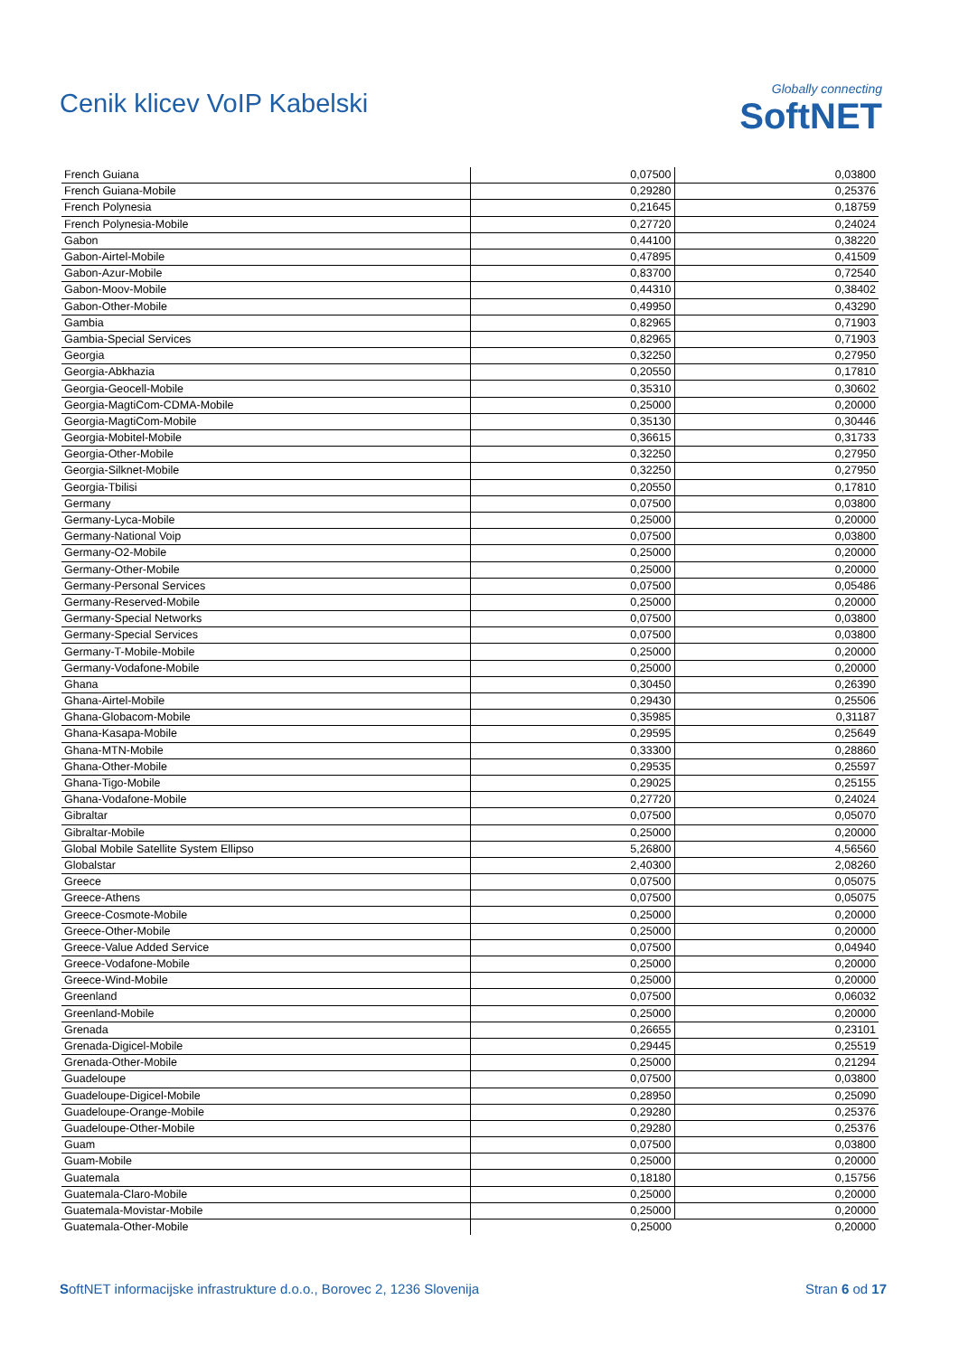Cenik klicev VoIP Kabelski
Globally connecting
SoftNET
| French Guiana | 0,07500 | 0,03800 |
| French Guiana-Mobile | 0,29280 | 0,25376 |
| French Polynesia | 0,21645 | 0,18759 |
| French Polynesia-Mobile | 0,27720 | 0,24024 |
| Gabon | 0,44100 | 0,38220 |
| Gabon-Airtel-Mobile | 0,47895 | 0,41509 |
| Gabon-Azur-Mobile | 0,83700 | 0,72540 |
| Gabon-Moov-Mobile | 0,44310 | 0,38402 |
| Gabon-Other-Mobile | 0,49950 | 0,43290 |
| Gambia | 0,82965 | 0,71903 |
| Gambia-Special Services | 0,82965 | 0,71903 |
| Georgia | 0,32250 | 0,27950 |
| Georgia-Abkhazia | 0,20550 | 0,17810 |
| Georgia-Geocell-Mobile | 0,35310 | 0,30602 |
| Georgia-MagtiCom-CDMA-Mobile | 0,25000 | 0,20000 |
| Georgia-MagtiCom-Mobile | 0,35130 | 0,30446 |
| Georgia-Mobitel-Mobile | 0,36615 | 0,31733 |
| Georgia-Other-Mobile | 0,32250 | 0,27950 |
| Georgia-Silknet-Mobile | 0,32250 | 0,27950 |
| Georgia-Tbilisi | 0,20550 | 0,17810 |
| Germany | 0,07500 | 0,03800 |
| Germany-Lyca-Mobile | 0,25000 | 0,20000 |
| Germany-National Voip | 0,07500 | 0,03800 |
| Germany-O2-Mobile | 0,25000 | 0,20000 |
| Germany-Other-Mobile | 0,25000 | 0,20000 |
| Germany-Personal Services | 0,07500 | 0,05486 |
| Germany-Reserved-Mobile | 0,25000 | 0,20000 |
| Germany-Special Networks | 0,07500 | 0,03800 |
| Germany-Special Services | 0,07500 | 0,03800 |
| Germany-T-Mobile-Mobile | 0,25000 | 0,20000 |
| Germany-Vodafone-Mobile | 0,25000 | 0,20000 |
| Ghana | 0,30450 | 0,26390 |
| Ghana-Airtel-Mobile | 0,29430 | 0,25506 |
| Ghana-Globacom-Mobile | 0,35985 | 0,31187 |
| Ghana-Kasapa-Mobile | 0,29595 | 0,25649 |
| Ghana-MTN-Mobile | 0,33300 | 0,28860 |
| Ghana-Other-Mobile | 0,29535 | 0,25597 |
| Ghana-Tigo-Mobile | 0,29025 | 0,25155 |
| Ghana-Vodafone-Mobile | 0,27720 | 0,24024 |
| Gibraltar | 0,07500 | 0,05070 |
| Gibraltar-Mobile | 0,25000 | 0,20000 |
| Global Mobile Satellite System Ellipso | 5,26800 | 4,56560 |
| Globalstar | 2,40300 | 2,08260 |
| Greece | 0,07500 | 0,05075 |
| Greece-Athens | 0,07500 | 0,05075 |
| Greece-Cosmote-Mobile | 0,25000 | 0,20000 |
| Greece-Other-Mobile | 0,25000 | 0,20000 |
| Greece-Value Added Service | 0,07500 | 0,04940 |
| Greece-Vodafone-Mobile | 0,25000 | 0,20000 |
| Greece-Wind-Mobile | 0,25000 | 0,20000 |
| Greenland | 0,07500 | 0,06032 |
| Greenland-Mobile | 0,25000 | 0,20000 |
| Grenada | 0,26655 | 0,23101 |
| Grenada-Digicel-Mobile | 0,29445 | 0,25519 |
| Grenada-Other-Mobile | 0,25000 | 0,21294 |
| Guadeloupe | 0,07500 | 0,03800 |
| Guadeloupe-Digicel-Mobile | 0,28950 | 0,25090 |
| Guadeloupe-Orange-Mobile | 0,29280 | 0,25376 |
| Guadeloupe-Other-Mobile | 0,29280 | 0,25376 |
| Guam | 0,07500 | 0,03800 |
| Guam-Mobile | 0,25000 | 0,20000 |
| Guatemala | 0,18180 | 0,15756 |
| Guatemala-Claro-Mobile | 0,25000 | 0,20000 |
| Guatemala-Movistar-Mobile | 0,25000 | 0,20000 |
| Guatemala-Other-Mobile | 0,25000 | 0,20000 |
SoftNET informacijske infrastrukture d.o.o., Borovec 2, 1236 Slovenija Stran 6 od 17